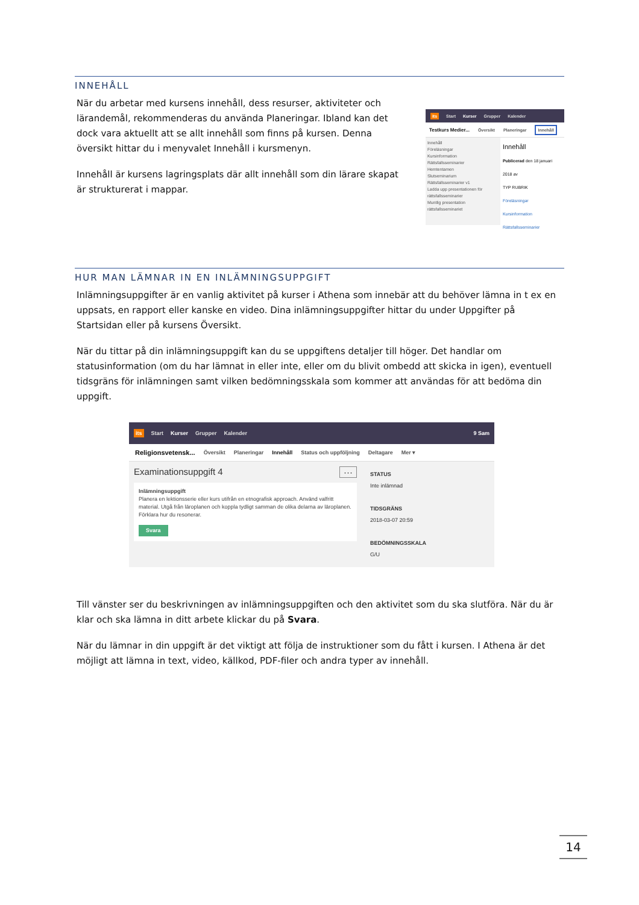INNEHÅLL
När du arbetar med kursens innehåll, dess resurser, aktiviteter och lärandemål, rekommenderas du använda Planeringar. Ibland kan det dock vara aktuellt att se allt innehåll som finns på kursen. Denna översikt hittar du i menyvalet Innehåll i kursmenyn.
Innehåll är kursens lagringsplats där allt innehåll som din lärare skapat är strukturerat i mappar.
its Start Kurser Grupper Kalender
Testkurs Medier... Översikt Planeringar Innehåll
Innehåll
Föreläsningar
Kursinformation
Rättsfallsseminarier
Hemtentamen
Slutseminarium
Rättsfallsseminarier v1
Ladda upp presentationen för rättsfallsseminarier
Muntlig presentation rättsfallsseminariet
Innehåll
Publicerad den 18 januari 2018 av
TYP RUBRIK
Föreläsningar
Kursinformation
Rättsfallsseminarier
HUR MAN LÄMNAR IN EN INLÄMNINGSUPPGIFT
Inlämningsuppgifter är en vanlig aktivitet på kurser i Athena som innebär att du behöver lämna in t ex en uppsats, en rapport eller kanske en video. Dina inlämningsuppgifter hittar du under Uppgifter på Startsidan eller på kursens Översikt.
När du tittar på din inlämningsuppgift kan du se uppgiftens detaljer till höger. Det handlar om statusinformation (om du har lämnat in eller inte, eller om du blivit ombedd att skicka in igen), eventuell tidsgräns för inlämningen samt vilken bedömningsskala som kommer att användas för att bedöma din uppgift.
its Start Kurser Grupper Kalender 9 Sam
Religionsvetensk... Översikt Planeringar Innehåll Status och uppföljning Deltagare Mer ▾
Examinationsuppgift 4 ···
Inlämningsuppgift
Planera en lektionsserie eller kurs utifrån en etnografisk approach. Använd valfritt material. Utgå från läroplanen och koppla tydligt samman de olika delarna av läroplanen. Förklara hur du resonerar.
Svara
STATUS
Inte inlämnad
TIDSGRÄNS
2018-03-07 20:59
BEDÖMNINGSSKALA
G/U
Till vänster ser du beskrivningen av inlämningsuppgiften och den aktivitet som du ska slutföra. När du är klar och ska lämna in ditt arbete klickar du på Svara.
När du lämnar in din uppgift är det viktigt att följa de instruktioner som du fått i kursen. I Athena är det möjligt att lämna in text, video, källkod, PDF-filer och andra typer av innehåll.
14